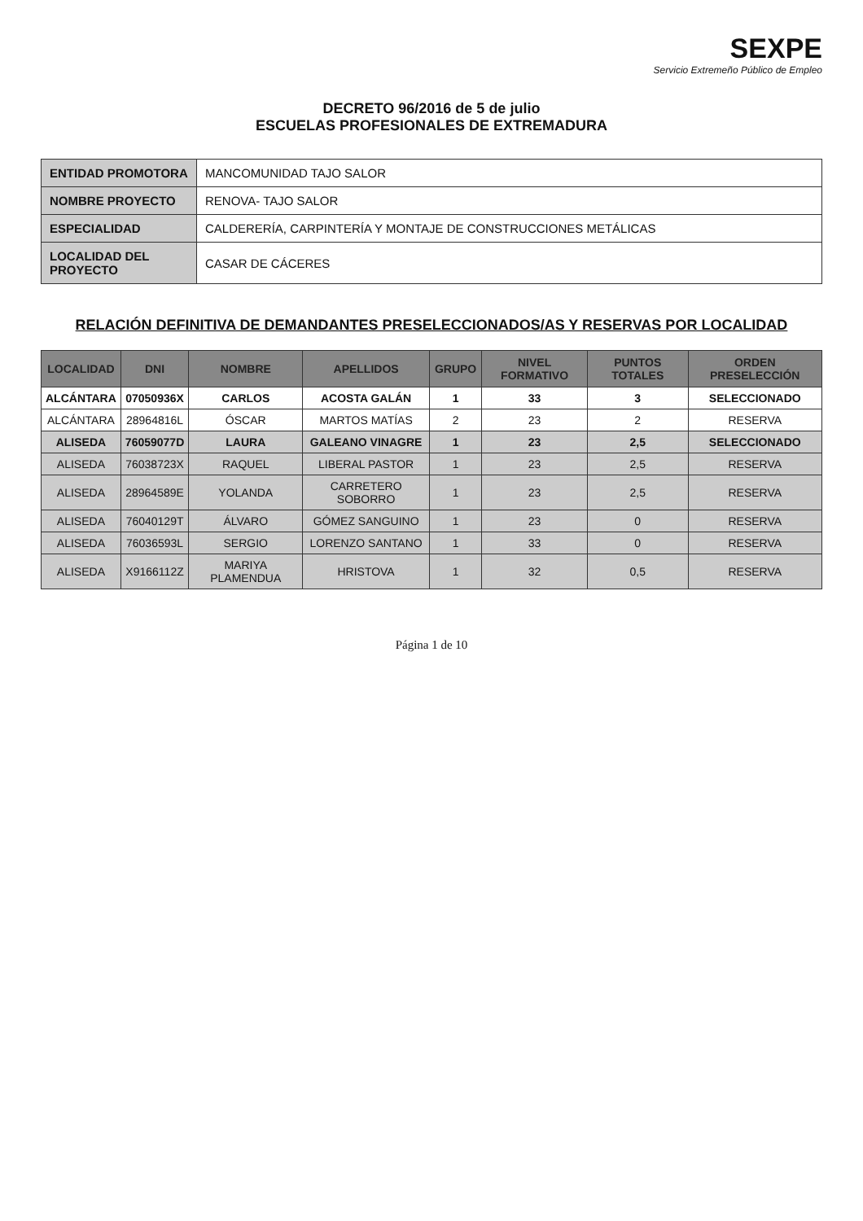SEXPE
Servicio Extremeño Público de Empleo
DECRETO 96/2016 de 5 de julio
ESCUELAS PROFESIONALES DE EXTREMADURA
| ENTIDAD PROMOTORA | MANCOMUNIDAD TAJO SALOR |
| NOMBRE PROYECTO | RENOVA- TAJO SALOR |
| ESPECIALIDAD | CALDERERÍA, CARPINTERÍA Y MONTAJE DE CONSTRUCCIONES METÁLICAS |
| LOCALIDAD DEL PROYECTO | CASAR DE CÁCERES |
RELACIÓN DEFINITIVA DE DEMANDANTES PRESELECCIONADOS/AS Y RESERVAS POR LOCALIDAD
| LOCALIDAD | DNI | NOMBRE | APELLIDOS | GRUPO | NIVEL FORMATIVO | PUNTOS TOTALES | ORDEN PRESELECCIÓN |
| --- | --- | --- | --- | --- | --- | --- | --- |
| ALCÁNTARA | 07050936X | CARLOS | ACOSTA GALÁN | 1 | 33 | 3 | SELECCIONADO |
| ALCÁNTARA | 28964816L | ÓSCAR | MARTOS MATÍAS | 2 | 23 | 2 | RESERVA |
| ALISEDA | 76059077D | LAURA | GALEANO VINAGRE | 1 | 23 | 2,5 | SELECCIONADO |
| ALISEDA | 76038723X | RAQUEL | LIBERAL PASTOR | 1 | 23 | 2,5 | RESERVA |
| ALISEDA | 28964589E | YOLANDA | CARRETERO SOBORRO | 1 | 23 | 2,5 | RESERVA |
| ALISEDA | 76040129T | ÁLVARO | GÓMEZ SANGUINO | 1 | 23 | 0 | RESERVA |
| ALISEDA | 76036593L | SERGIO | LORENZO SANTANO | 1 | 33 | 0 | RESERVA |
| ALISEDA | X9166112Z | MARIYA PLAMENDUA | HRISTOVA | 1 | 32 | 0,5 | RESERVA |
Página 1 de 10